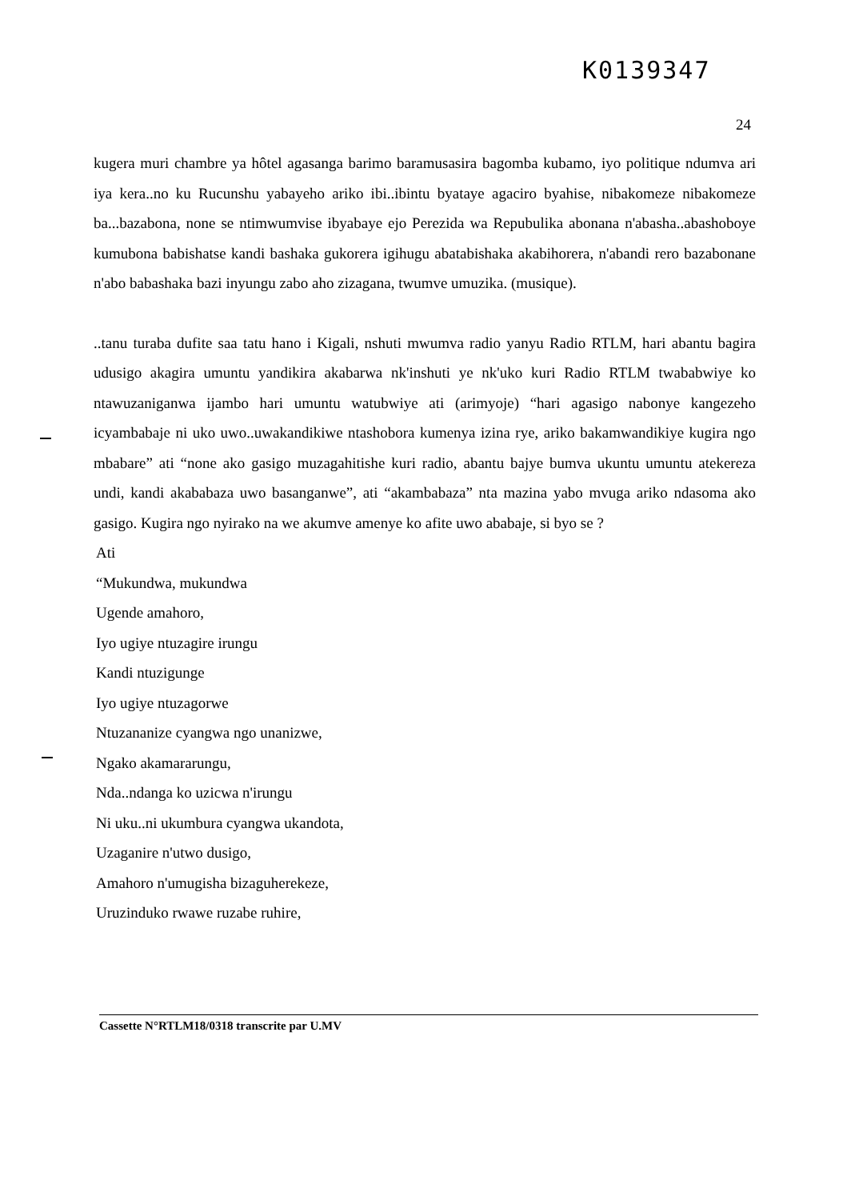K0139347
24
kugera muri chambre ya hôtel agasanga barimo baramusasira bagomba kubamo, iyo politique ndumva ari iya kera..no ku Rucunshu yabayeho ariko ibi..ibintu byataye agaciro byahise, nibakomeze nibakomeze ba...bazabona, none se ntimwumvise ibyabaye ejo Perezida wa Repubulika abonana n'abasha..abashoboye kumubona babishatse kandi bashaka gukorera igihugu abatabishaka akabihorera, n'abandi rero bazabonane n'abo babashaka bazi inyungu zabo aho zizagana, twumve umuzika. (musique).
..tanu turaba dufite saa tatu hano i Kigali, nshuti mwumva radio yanyu Radio RTLM, hari abantu bagira udusigo akagira umuntu yandikira akabarwa nk'inshuti ye nk'uko kuri Radio RTLM twababwiye ko ntawuzaniganwa ijambo hari umuntu watubwiye ati (arimyoje) “hari agasigo nabonye kangezeho icyambabaje ni uko uwo..uwakandikiwe ntashobora kumenya izina rye, ariko bakamwandikiye kugira ngo mbabare” ati “none ako gasigo muzagahitishe kuri radio, abantu bajye bumva ukuntu umuntu atekereza undi, kandi akababaza uwo basanganwe”, ati “akambabaza” nta mazina yabo mvuga ariko ndasoma ako gasigo. Kugira ngo nyirako na we akumve amenye ko afite uwo ababaje, si byo se ?
Ati
“Mukundwa, mukundwa
Ugende amahoro,
Iyo ugiye ntuzagire irungu
Kandi ntuzigunge
Iyo ugiye ntuzagorwe
Ntuzananize cyangwa ngo unanizwe,
Ngako akamararungu,
Nda..ndanga ko uzicwa n'irungu
Ni uku..ni ukumbura cyangwa ukandota,
Uzaganire n'utwo dusigo,
Amahoro n'umugisha bizaguherekeze,
Uruzinduko rwawe ruzabe ruhire,
Cassette N°RTLM18/0318 transcrite par U.MV